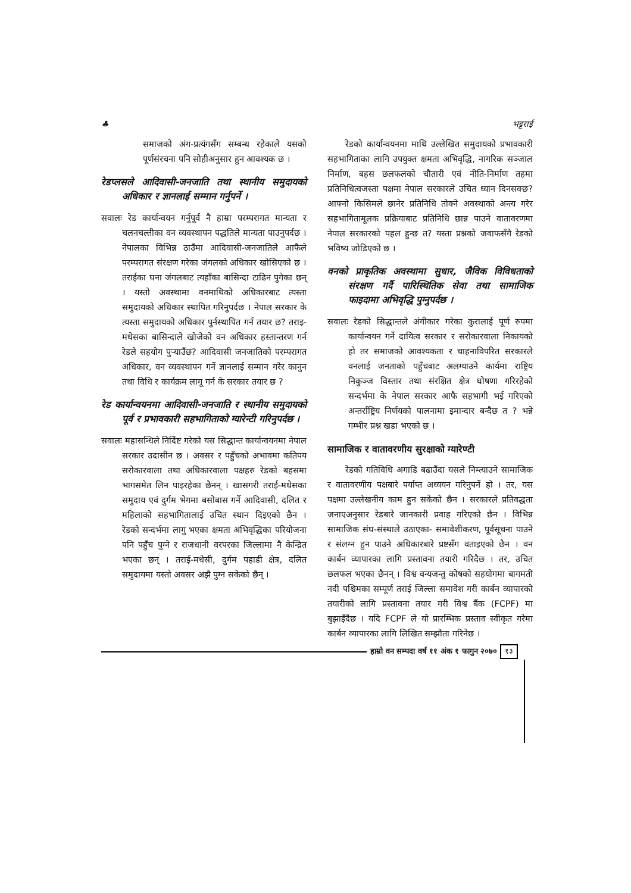♣ भट्टराई
समाजको अंग-प्रत्यंगसँग सम्बन्ध रहेकाले यसको पूर्णसंरचना पनि सोहीअनुसार हुन आवश्यक छ ।
रेडप्लसले आदिवासी-जनजाति तथा स्थानीय समुदायको अधिकार र ज्ञानलाई सम्मान गर्नुपर्ने ।
सवालः रेड कार्यान्वयन गर्नुपूर्व नै हाम्रा परम्परागत मान्यता र चलनचल्तीका वन व्यवस्थापन पद्धतिले मान्यता पाउनुपर्दछ । नेपालका विभिन्न ठाउँमा आदिवासी-जनजातिले आफैले परम्परागत संरक्षण गरेका जंगलको अधिकार खोसिएको छ । तराईका घना जंगलबाट त्यहाँका बासिन्दा टाढिन पुगेका छन् । यस्तो अवस्थामा वनमाथिको अधिकारबाट त्यस्ता समुदायको अधिकार स्थापित गरिनुपर्दछ । नेपाल सरकार के त्यस्ता समुदायको अधिकार पुर्नस्थापित गर्न तयार छ? तराइ-मधेसका बासिन्दाले खोजेको वन अधिकार हस्तान्तरण गर्न रेडले सहयोग पुऱ्याउँछ? आदिवासी जनजातिको परम्परागत अधिकार, वन व्यवस्थापन गर्ने ज्ञानलाई सम्मान गरेर कानुन तथा विधि र कार्यक्रम लागू गर्न के सरकार तयार छ ?
रेड कार्यान्वयनमा आदिवासी-जनजाति र स्थानीय समुदायको पूर्व र प्रभावकारी सहभागिताको ग्यारेन्टी गरिनुपर्दछ ।
सवालः महासन्धिले निर्दिष्ट गरेको यस सिद्धान्त कार्यान्वयनमा नेपाल सरकार उदासीन छ । अवसर र पहुँचको अभावमा कतिपय सरोकारवाला तथा अधिकारवाला पक्षहरु रेडको बहसमा भागसमेत लिन पाइरहेका छैनन् । खासगरी तराई-मधेसका समुदाय एवं दुर्गम भेगमा बसोबास गर्ने आदिवासी, दलित र महिलाको सहभागितालाई उचित स्थान दिइएको छैन । रेडको सन्दर्भमा लागु भएका क्षमता अभिवृद्धिका परियोजना पनि पहुँच पुग्ने र राजधानी वरपरका जिल्लामा नै केन्द्रित भएका छन् । तराई-मधेसी, दुर्गम पहाडी क्षेत्र, दलित समुदायमा यस्तो अवसर अझै पुग्न सकेको छैन् ।
रेडको कार्यान्वयनमा माथि उल्लेखित समुदायको प्रभावकारी सहभागिताका लागि उपयुक्त क्षमता अभिवृद्धि, नागरिक सञ्जाल निर्माण, बहस छलफलको चौतारी एवं नीति-निर्माण तहमा प्रतिनिधित्वजस्ता पक्षमा नेपाल सरकारले उचित ध्यान दिनसक्छ? आफ्नो किसिमले छानेर प्रतिनिधि तोक्ने अवस्थाको अन्त्य गरेर सहभागितामूलक प्रक्रियाबाट प्रतिनिधि छान्न पाउने वातावरणमा नेपाल सरकारको पहल हुन्छ त? यस्ता प्रश्नको जवाफसँगै रेडको भविष्य जोडिएको छ ।
वनको प्राकृतिक अवस्थामा सुधार, जैविक विविधताको संरक्षण गर्दै पारिस्थितिक सेवा तथा सामाजिक फाइदामा अभिवृद्धि पुग्नुपर्दछ ।
सवालः रेडको सिद्धान्तले अंगीकार गरेका कुरालाई पूर्ण रुपमा कार्यान्वयन गर्ने दायित्व सरकार र सरोकारवाला निकायको हो तर समाजको आवश्यकता र चाहनाविपरित सरकारले वनलाई जनताको पहुँचबाट अलग्याउने कार्यमा राष्ट्रिय निकुञ्ज विस्तार तथा संरक्षित क्षेत्र घोषणा गरिरहेको सन्दर्भमा के नेपाल सरकार आफै सहभागी भई गरिएको अन्तर्राष्ट्रिय निर्णयको पालनामा इमान्दार बन्दैछ त ? भन्ने गम्भीर प्रश्न खडा भएको छ ।
सामाजिक र वातावरणीय सुरक्षाको ग्यारेण्टी
रेडको गतिविधि अगाडि बढाउँदा यसले निम्त्याउने सामाजिक र वातावरणीय पक्षबारे पर्याप्त अध्ययन गरिनुपर्ने हो । तर, यस पक्षमा उल्लेखनीय काम हुन सकेको छैन । सरकारले प्रतिवद्धता जनाएअनुसार रेडबारे जानकारी प्रवाह गरिएको छैन । विभिन्न सामाजिक संघ-संस्थाले उठाएका- समावेशीकरण, पूर्वसूचना पाउने र संलग्न हुन पाउने अधिकारबारे प्रष्टसँग वताइएको छैन । वन कार्बन व्यापारका लागि प्रस्तावना तयारी गरिदैछ । तर, उचित छलफल भएका छैनन् । विश्व वन्यजन्तु कोषको सहयोगमा बागमती नदी पश्चिमका सम्पूर्ण तराई जिल्ला समावेश गरी कार्बन व्यापारको तयारीको लागि प्रस्तावना तयार गरी विश्व बैंक (FCPF) मा बुझाइँदैछ । यदि FCPF ले यो प्रारम्भिक प्रस्ताव स्वीकृत गरेमा कार्बन व्यापारका लागि लिखित सम्झौता गरिनेछ ।
हाम्रो वन सम्पदा वर्ष ११ अंक १ फागुन २०७० १३